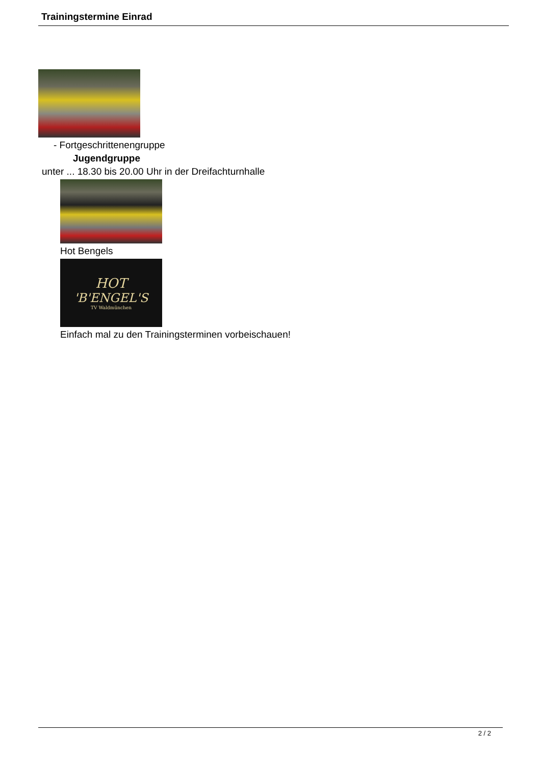Trainingstermine Einrad
- Fortgeschrittenengruppe
Jugendgruppe
unter ... 18.30 bis 20.00 Uhr in der Dreifachturnhalle
Hot Bengels
HOT
'B'ENGEL'S
TV Waldmünchen
Einfach mal zu den Trainingsterminen vorbeischauen!
2 / 2